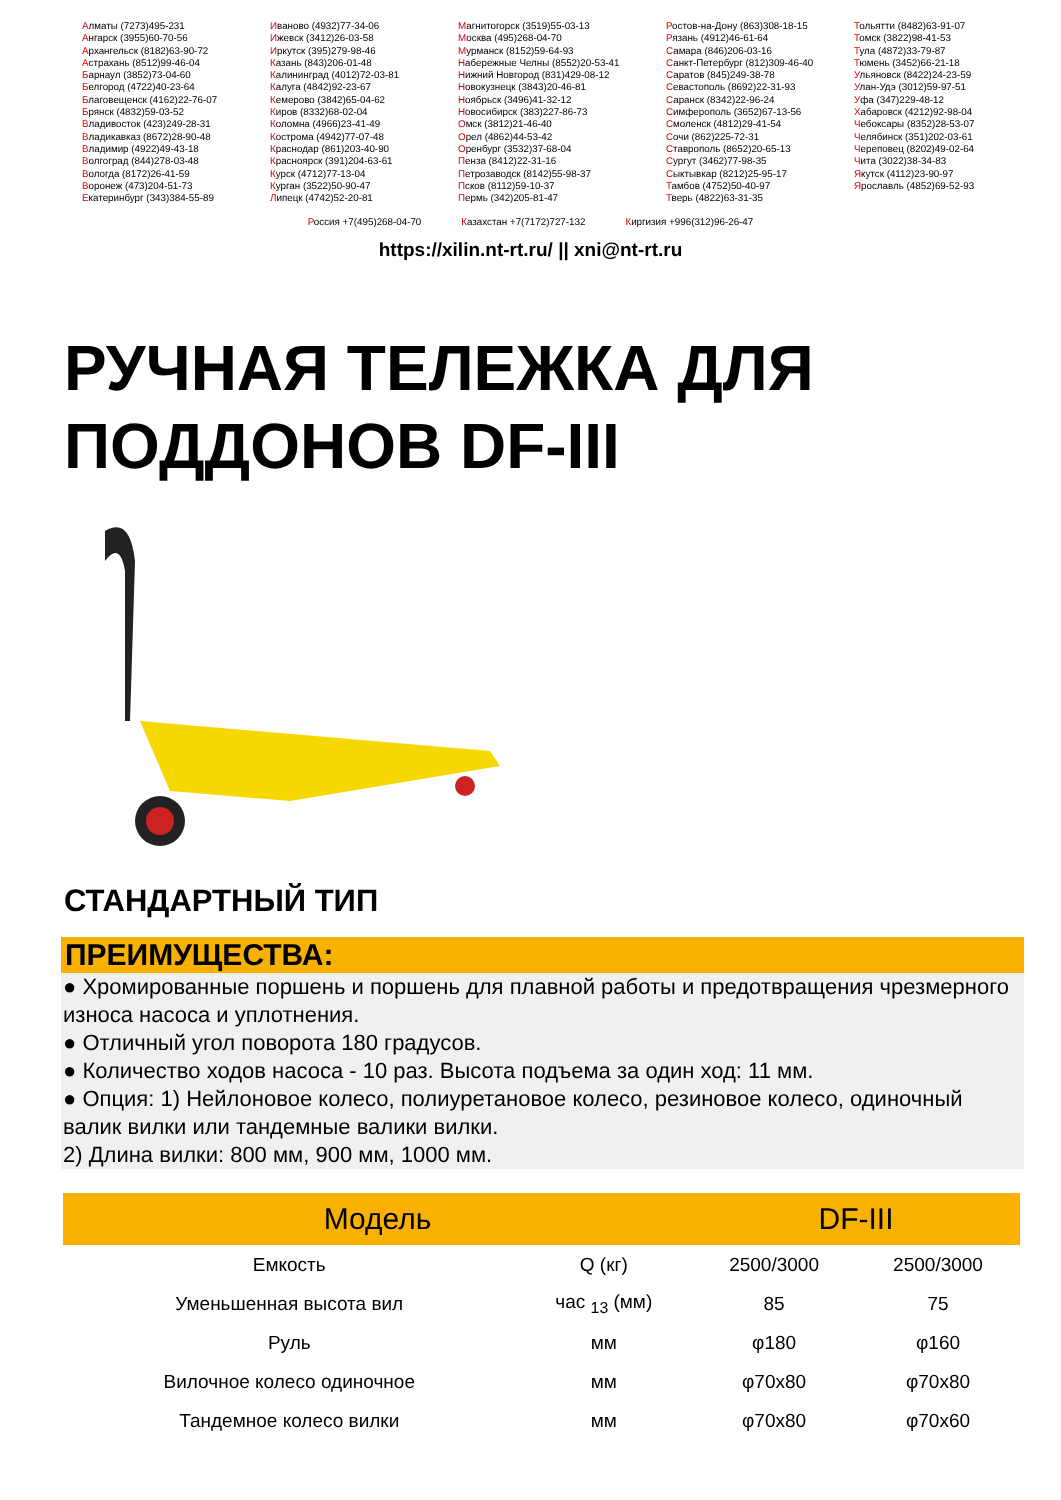Алматы (7273)495-231
Ангарск (3955)60-70-56
Архангельск (8182)63-90-72
Астрахань (8512)99-46-04
Барнаул (3852)73-04-60
Белгород (4722)40-23-64
Благовещенск (4162)22-76-07
Брянск (4832)59-03-52
Владивосток (423)249-28-31
Владикавказ (8672)28-90-48
Владимир (4922)49-43-18
Волгоград (844)278-03-48
Вологда (8172)26-41-59
Воронеж (473)204-51-73
Екатеринбург (343)384-55-89
Иваново (4932)77-34-06
Ижевск (3412)26-03-58
Иркутск (395)279-98-46
Казань (843)206-01-48
Калининград (4012)72-03-81
Калуга (4842)92-23-67
Кемерово (3842)65-04-62
Киров (8332)68-02-04
Коломна (4966)23-41-49
Кострома (4942)77-07-48
Краснодар (861)203-40-90
Красноярск (391)204-63-61
Курск (4712)77-13-04
Курган (3522)50-90-47
Липецк (4742)52-20-81
Магнитогорск (3519)55-03-13
Москва (495)268-04-70
Мурманск (8152)59-64-93
Набережные Челны (8552)20-53-41
Нижний Новгород (831)429-08-12
Новокузнецк (3843)20-46-81
Ноябрьск (3496)41-32-12
Новосибирск (383)227-86-73
Омск (3812)21-46-40
Орел (4862)44-53-42
Оренбург (3532)37-68-04
Пенза (8412)22-31-16
Петрозаводск (8142)55-98-37
Псков (8112)59-10-37
Пермь (342)205-81-47
Ростов-на-Дону (863)308-18-15
Рязань (4912)46-61-64
Самара (846)206-03-16
Санкт-Петербург (812)309-46-40
Саратов (845)249-38-78
Севастополь (8692)22-31-93
Саранск (8342)22-96-24
Симферополь (3652)67-13-56
Смоленск (4812)29-41-54
Сочи (862)225-72-31
Ставрополь (8652)20-65-13
Сургут (3462)77-98-35
Сыктывкар (8212)25-95-17
Тамбов (4752)50-40-97
Тверь (4822)63-31-35
Тольятти (8482)63-91-07
Томск (3822)98-41-53
Тула (4872)33-79-87
Тюмень (3452)66-21-18
Ульяновск (8422)24-23-59
Улан-Удэ (3012)59-97-51
Уфа (347)229-48-12
Хабаровск (4212)92-98-04
Чебоксары (8352)28-53-07
Челябинск (351)202-03-61
Череповец (8202)49-02-64
Чита (3022)38-34-83
Якутск (4112)23-90-97
Ярославль (4852)69-52-93
Россия +7(495)268-04-70 Казахстан +7(7172)727-132 Киргизия +996(312)96-26-47
https://xilin.nt-rt.ru/ || xni@nt-rt.ru
РУЧНАЯ ТЕЛЕЖКА ДЛЯ ПОДДОНОВ DF-III
СТАНДАРТНЫЙ ТИП
ПРЕИМУЩЕСТВА:
● Хромированные поршень и поршень для плавной работы и предотвращения чрезмерного износа насоса и уплотнения.
● Отличный угол поворота 180 градусов.
● Количество ходов насоса - 10 раз. Высота подъема за один ход: 11 мм.
● Опция: 1) Нейлоновое колесо, полиуретановое колесо, резиновое колесо, одиночный валик вилки или тандемные валики вилки.
2) Длина вилки: 800 мм, 900 мм, 1000 мм.
| Модель | | DF-III | |
| --- | --- | --- | --- |
| Емкость | Q (кг) | 2500/3000 | 2500/3000 |
| Уменьшенная высота вил | час <sub>13</sub> (мм) | 85 | 75 |
| Руль | мм | φ180 | φ160 |
| Вилочное колесо одиночное | мм | φ70x80 | φ70x80 |
| Тандемное колесо вилки | мм | φ70x80 | φ70x60 |